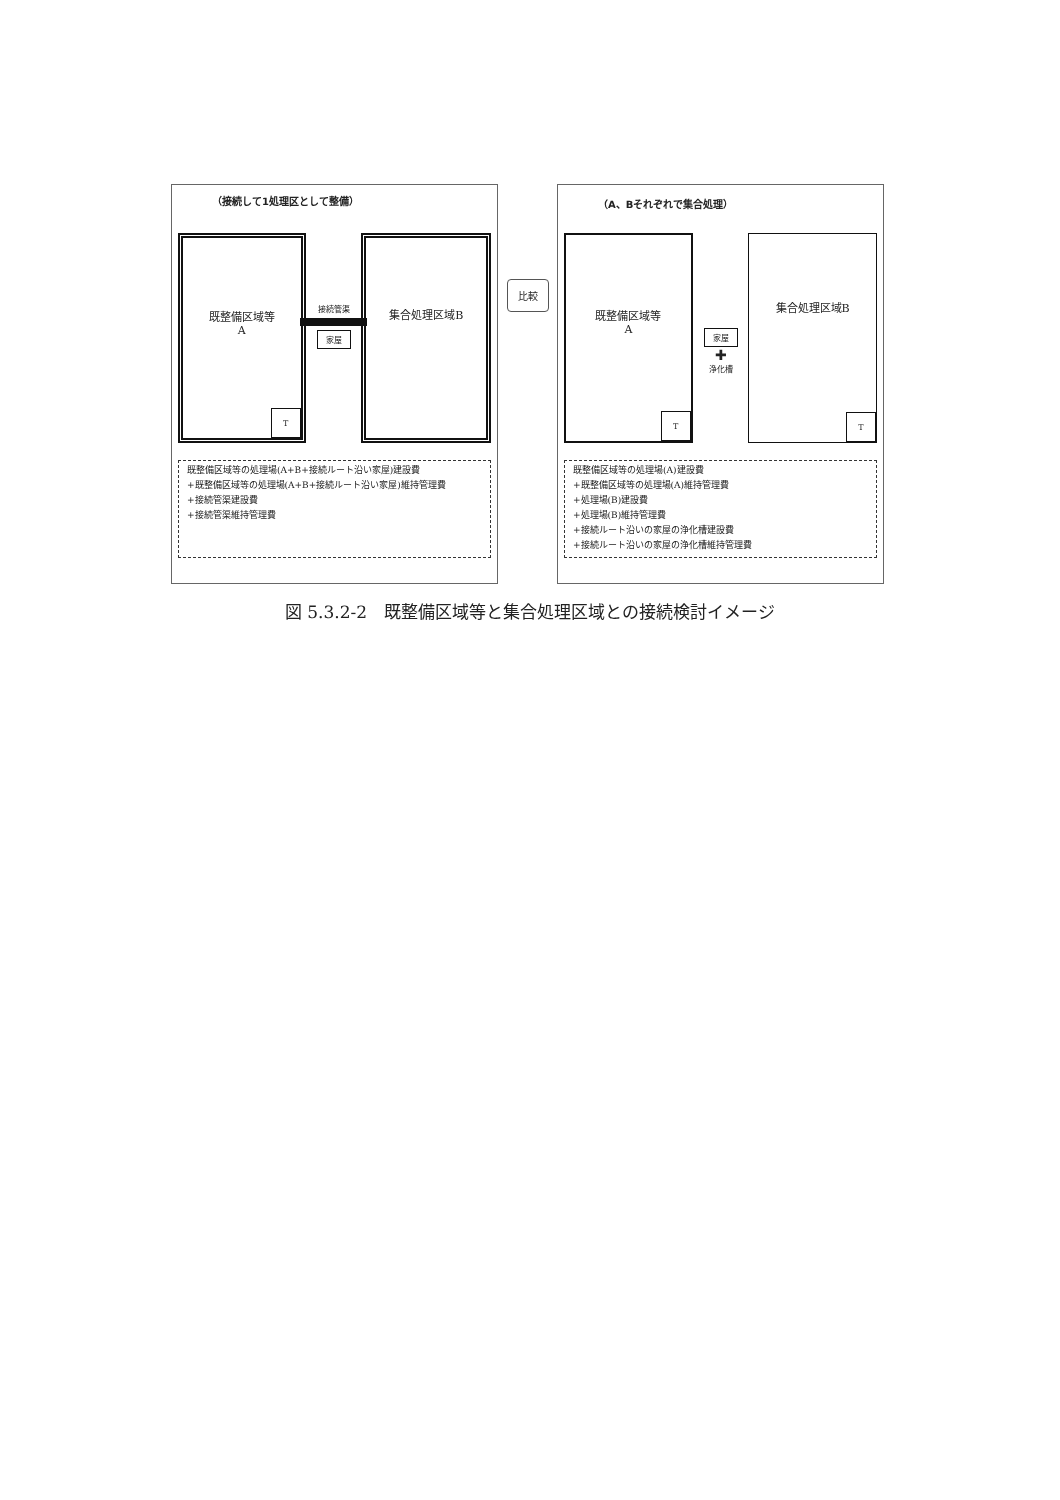（接続して1処理区として整備）
既整備区域等
A
T
接続管渠
家屋
集合処理区域B
既整備区域等の処理場(A+B+接続ルート沿い家屋)建設費
+既整備区域等の処理場(A+B+接続ルート沿い家屋)維持管理費
+接続管渠建設費
+接続管渠維持管理費
比較
（A、Bそれぞれで集合処理）
既整備区域等
A
T
家屋
✚
浄化槽
集合処理区域B
T
既整備区域等の処理場(A)建設費
+既整備区域等の処理場(A)維持管理費
+処理場(B)建設費
+処理場(B)維持管理費
+接続ルート沿いの家屋の浄化槽建設費
+接続ルート沿いの家屋の浄化槽維持管理費
図 5.3.2-2　既整備区域等と集合処理区域との接続検討イメージ